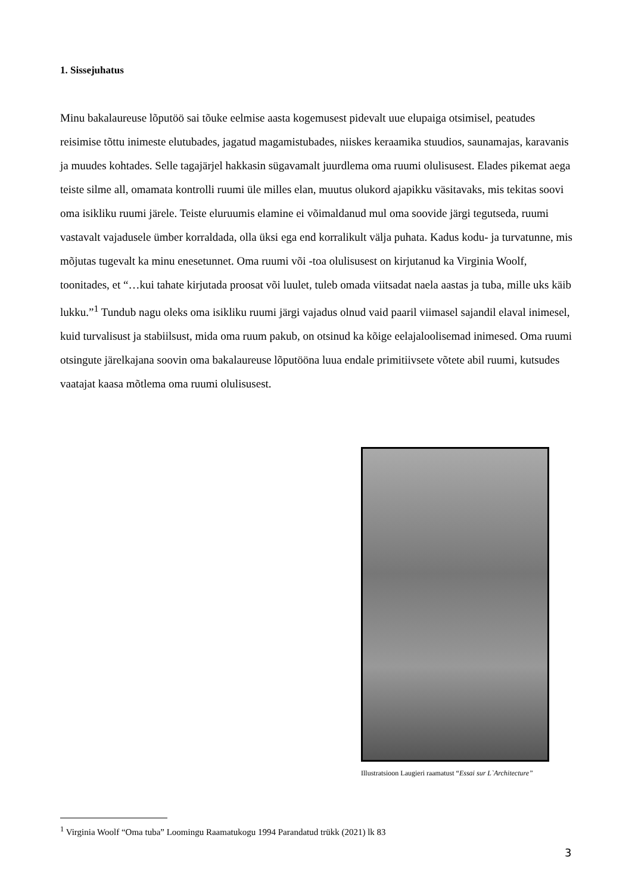1. Sissejuhatus
Minu bakalaureuse lõputöö sai tõuke eelmise aasta kogemusest pidevalt uue elupaiga otsimisel, peatudes reisimise tõttu inimeste elutubades, jagatud magamistubades, niiskes keraamika stuudios, saunamajas, karavanis ja muudes kohtades. Selle tagajärjel hakkasin sügavamalt juurdlema oma ruumi olulisusest. Elades pikemat aega teiste silme all, omamata kontrolli ruumi üle milles elan, muutus olukord ajapikku väsitavaks, mis tekitas soovi oma isikliku ruumi järele. Teiste eluruumis elamine ei võimaldanud mul oma soovide järgi tegutseda, ruumi vastavalt vajadusele ümber korraldada, olla üksi ega end korralikult välja puhata. Kadus kodu- ja turvatunne, mis mõjutas tugevalt ka minu enesetunnet. Oma ruumi või -toa olulisusest on kirjutanud ka Virginia Woolf, toonitades, et “…kui tahate kirjutada proosat või luulet, tuleb omada viitsadat naela aastas ja tuba, mille uks käib lukku.”<sup>1</sup> Tundub nagu oleks oma isikliku ruumi järgi vajadus olnud vaid paaril viimasel sajandil elaval inimesel, kuid turvalisust ja stabiilsust, mida oma ruum pakub, on otsinud ka kõige eelajaloolisemad inimesed. Oma ruumi otsingute järelkajana soovin oma bakalaureuse lõputööna luua endale primitiivsete võtete abil ruumi, kutsudes vaatajat kaasa mõtlema oma ruumi olulisusest.
Illustratsioon Laugieri raamatust “Essai sur L`Architecture”
<sup>1</sup> Virginia Woolf “Oma tuba” Loomingu Raamatukogu 1994 Parandatud trükk (2021) lk 83
3